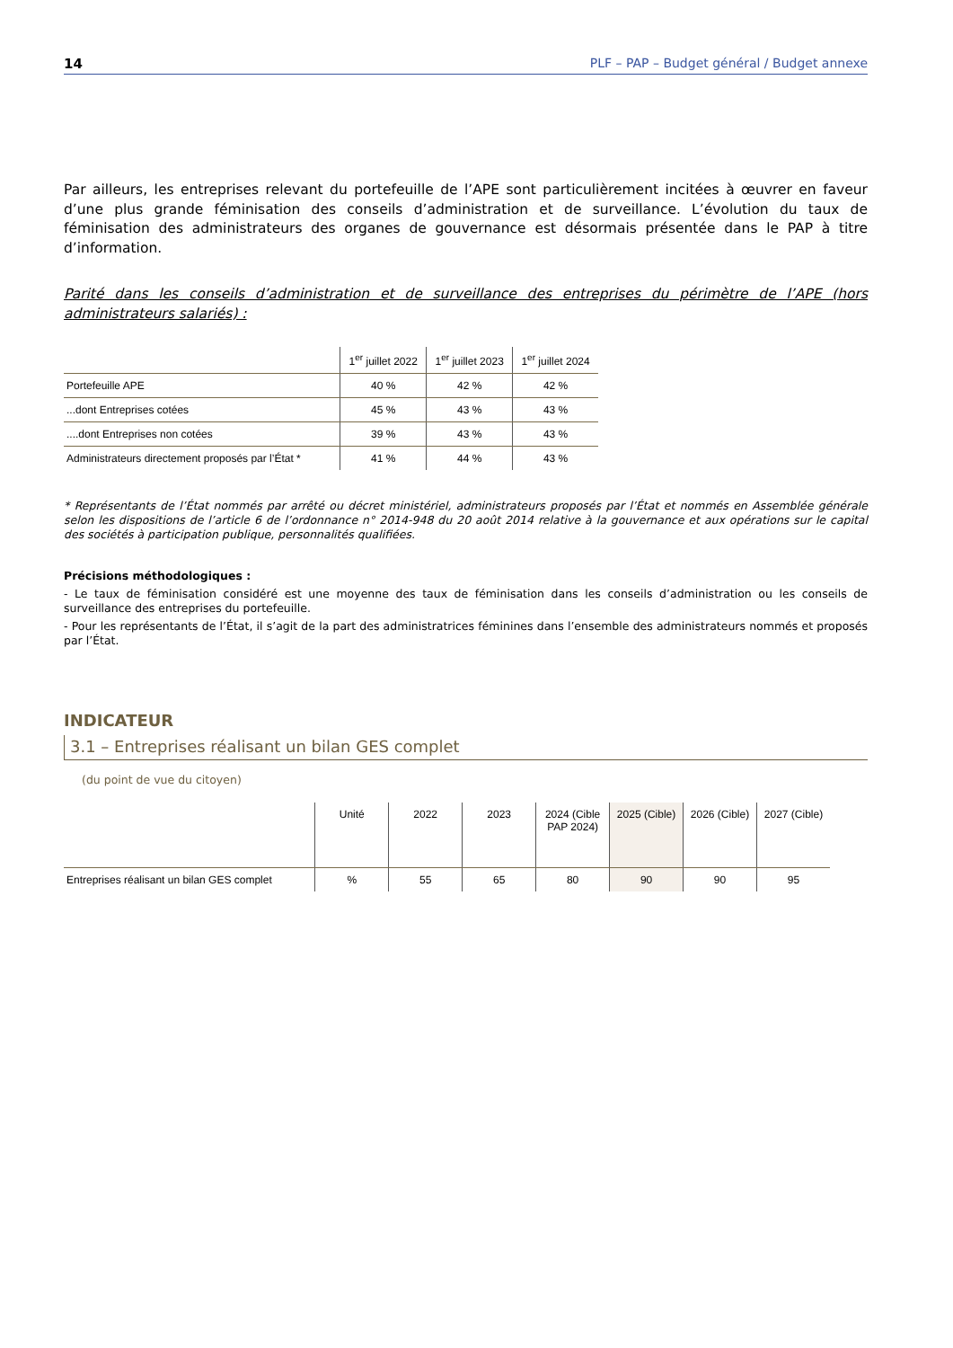14 PLF – PAP – Budget général / Budget annexe
Par ailleurs, les entreprises relevant du portefeuille de l’APE sont particulièrement incitées à œuvrer en faveur d’une plus grande féminisation des conseils d’administration et de surveillance. L’évolution du taux de féminisation des administrateurs des organes de gouvernance est désormais présentée dans le PAP à titre d’information.
Parité dans les conseils d’administration et de surveillance des entreprises du périmètre de l’APE (hors administrateurs salariés) :
| | 1<sup>er</sup> juillet 2022 | 1<sup>er</sup> juillet 2023 | 1<sup>er</sup> juillet 2024 |
| --- | --- | --- | --- |
| Portefeuille APE | 40 % | 42 % | 42 % |
| ...dont Entreprises cotées | 45 % | 43 % | 43 % |
| ....dont Entreprises non cotées | 39 % | 43 % | 43 % |
| Administrateurs directement proposés par l’État * | 41 % | 44 % | 43 % |
* Représentants de l’État nommés par arrêté ou décret ministériel, administrateurs proposés par l’État et nommés en Assemblée générale selon les dispositions de l’article 6 de l’ordonnance n° 2014-948 du 20 août 2014 relative à la gouvernance et aux opérations sur le capital des sociétés à participation publique, personnalités qualifiées.
Précisions méthodologiques :
- Le taux de féminisation considéré est une moyenne des taux de féminisation dans les conseils d’administration ou les conseils de surveillance des entreprises du portefeuille.
- Pour les représentants de l’État, il s’agit de la part des administratrices féminines dans l’ensemble des administrateurs nommés et proposés par l’État.
INDICATEUR
3.1 – Entreprises réalisant un bilan GES complet
(du point de vue du citoyen)
| | Unité | 2022 | 2023 | 2024 (Cible PAP 2024) | 2025 (Cible) | 2026 (Cible) | 2027 (Cible) |
| --- | --- | --- | --- | --- | --- | --- | --- |
| Entreprises réalisant un bilan GES complet | % | 55 | 65 | 80 | 90 | 90 | 95 |